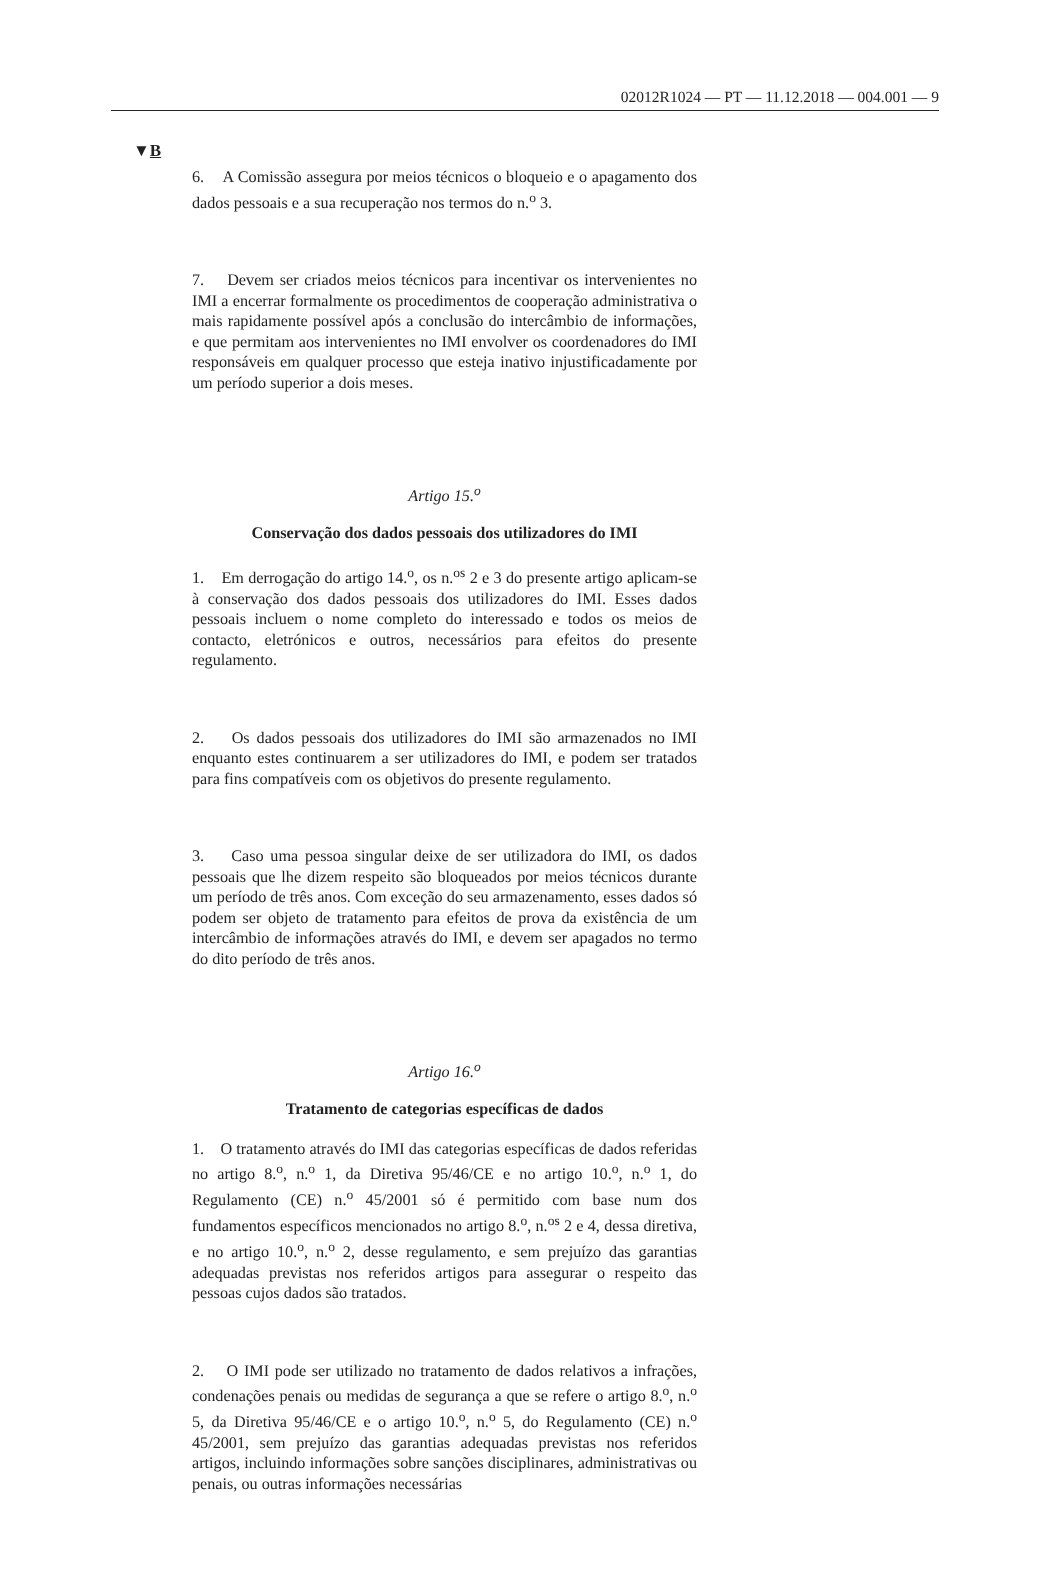02012R1024 — PT — 11.12.2018 — 004.001 — 9
▼B
6. A Comissão assegura por meios técnicos o bloqueio e o apagamento dos dados pessoais e a sua recuperação nos termos do n.<sup>o</sup> 3.
7. Devem ser criados meios técnicos para incentivar os intervenientes no IMI a encerrar formalmente os procedimentos de cooperação administrativa o mais rapidamente possível após a conclusão do intercâmbio de informações, e que permitam aos intervenientes no IMI envolver os coordenadores do IMI responsáveis em qualquer processo que esteja inativo injustificadamente por um período superior a dois meses.
Artigo 15.<sup>o</sup>
Conservação dos dados pessoais dos utilizadores do IMI
1. Em derrogação do artigo 14.<sup>o</sup>, os n.<sup>os</sup> 2 e 3 do presente artigo aplicam-se à conservação dos dados pessoais dos utilizadores do IMI. Esses dados pessoais incluem o nome completo do interessado e todos os meios de contacto, eletrónicos e outros, necessários para efeitos do presente regulamento.
2. Os dados pessoais dos utilizadores do IMI são armazenados no IMI enquanto estes continuarem a ser utilizadores do IMI, e podem ser tratados para fins compatíveis com os objetivos do presente regulamento.
3. Caso uma pessoa singular deixe de ser utilizadora do IMI, os dados pessoais que lhe dizem respeito são bloqueados por meios técnicos durante um período de três anos. Com exceção do seu armazenamento, esses dados só podem ser objeto de tratamento para efeitos de prova da existência de um intercâmbio de informações através do IMI, e devem ser apagados no termo do dito período de três anos.
Artigo 16.<sup>o</sup>
Tratamento de categorias específicas de dados
1. O tratamento através do IMI das categorias específicas de dados referidas no artigo 8.<sup>o</sup>, n.<sup>o</sup> 1, da Diretiva 95/46/CE e no artigo 10.<sup>o</sup>, n.<sup>o</sup> 1, do Regulamento (CE) n.<sup>o</sup> 45/2001 só é permitido com base num dos fundamentos específicos mencionados no artigo 8.<sup>o</sup>, n.<sup>os</sup> 2 e 4, dessa diretiva, e no artigo 10.<sup>o</sup>, n.<sup>o</sup> 2, desse regulamento, e sem prejuízo das garantias adequadas previstas nos referidos artigos para assegurar o respeito das pessoas cujos dados são tratados.
2. O IMI pode ser utilizado no tratamento de dados relativos a infrações, condenações penais ou medidas de segurança a que se refere o artigo 8.<sup>o</sup>, n.<sup>o</sup> 5, da Diretiva 95/46/CE e o artigo 10.<sup>o</sup>, n.<sup>o</sup> 5, do Regulamento (CE) n.<sup>o</sup> 45/2001, sem prejuízo das garantias adequadas previstas nos referidos artigos, incluindo informações sobre sanções disciplinares, administrativas ou penais, ou outras informações necessárias